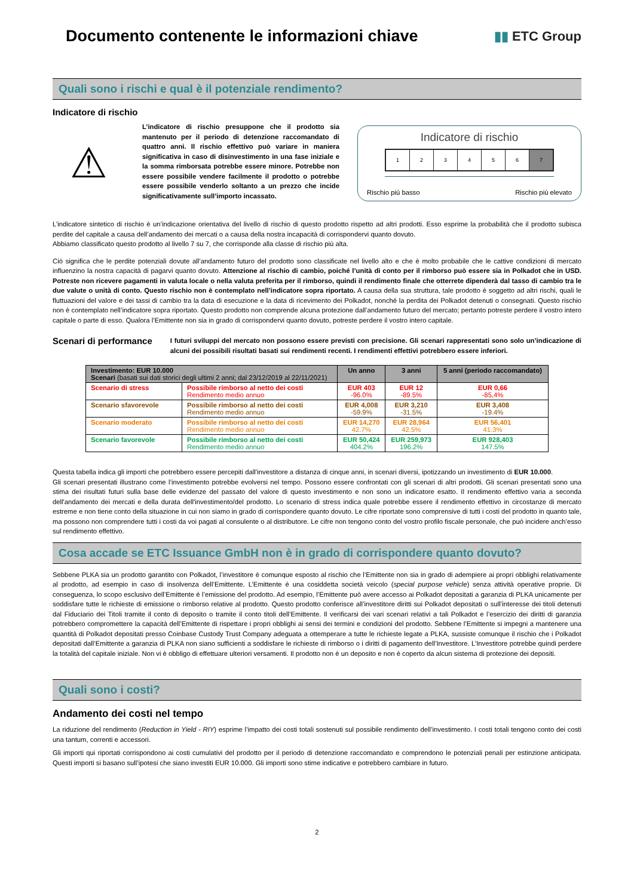Documento contenente le informazioni chiave
▮▮ ETC Group
Quali sono i rischi e qual è il potenziale rendimento?
Indicatore di rischio
⚠
L’indicatore di rischio presuppone che il prodotto sia mantenuto per il periodo di detenzione raccomandato di quattro anni. Il rischio effettivo può variare in maniera significativa in caso di disinvestimento in una fase iniziale e la somma rimborsata potrebbe essere minore. Potrebbe non essere possibile vendere facilmente il prodotto o potrebbe essere possibile venderlo soltanto a un prezzo che incide significativamente sull’importo incassato.
Indicatore di rischio
1 2 3 4 5 6 7
Rischio più basso Rischio più elevato
L’indicatore sintetico di rischio è un’indicazione orientativa del livello di rischio di questo prodotto rispetto ad altri prodotti. Esso esprime la probabilità che il prodotto subisca perdite del capitale a causa dell’andamento dei mercati o a causa della nostra incapacità di corrispondervi quanto dovuto.
Abbiamo classificato questo prodotto al livello 7 su 7, che corrisponde alla classe di rischio più alta.
Ciò significa che le perdite potenziali dovute all’andamento futuro del prodotto sono classificate nel livello alto e che è molto probabile che le cattive condizioni di mercato influenzino la nostra capacità di pagarvi quanto dovuto. Attenzione al rischio di cambio, poiché l’unità di conto per il rimborso può essere sia in Polkadot che in USD. Potreste non ricevere pagamenti in valuta locale o nella valuta preferita per il rimborso, quindi il rendimento finale che otterrete dipenderà dal tasso di cambio tra le due valute o unità di conto. Questo rischio non è contemplato nell’indicatore sopra riportato. A causa della sua struttura, tale prodotto è soggetto ad altri rischi, quali le fluttuazioni del valore e dei tassi di cambio tra la data di esecuzione e la data di ricevimento dei Polkadot, nonché la perdita dei Polkadot detenuti o consegnati. Questo rischio non è contemplato nell’indicatore sopra riportato. Questo prodotto non comprende alcuna protezione dall’andamento futuro del mercato; pertanto potreste perdere il vostro intero capitale o parte di esso. Qualora l’Emittente non sia in grado di corrispondervi quanto dovuto, potreste perdere il vostro intero capitale.
Scenari di performance
I futuri sviluppi del mercato non possono essere previsti con precisione. Gli scenari rappresentati sono solo un’indicazione di alcuni dei possibili risultati basati sui rendimenti recenti. I rendimenti effettivi potrebbero essere inferiori.
| Investimento: EUR 10.000 Scenari (basati sui dati storici degli ultimi 2 anni; dal 23/12/2019 al 22/11/2021) | | Un anno | 3 anni | 5 anni (periodo raccomandato) |
| --- | --- | --- | --- | --- |
| Scenario di stress | Possibile rimborso al netto dei costi Rendimento medio annuo | EUR 403 -96.0% | EUR 12 -89.5% | EUR 0,66 -85,4% |
| Scenario sfavorevole | Possibile rimborso al netto dei costi Rendimento medio annuo | EUR 4,008 -59.9% | EUR 3,210 -31.5% | EUR 3,408 -19.4% |
| Scenario moderato | Possibile rimborso al netto dei costi Rendimento medio annuo | EUR 14,270 42.7% | EUR 28,964 42.5% | EUR 56,401 41.3% |
| Scenario favorevole | Possibile rimborso al netto dei costi Rendimento medio annuo | EUR 50,424 404.2% | EUR 259,973 196.2% | EUR 928,403 147.5% |
Questa tabella indica gli importi che potrebbero essere percepiti dall’investitore a distanza di cinque anni, in scenari diversi, ipotizzando un investimento di EUR 10.000.
Gli scenari presentati illustrano come l’investimento potrebbe evolversi nel tempo. Possono essere confrontati con gli scenari di altri prodotti. Gli scenari presentati sono una stima dei risultati futuri sulla base delle evidenze del passato del valore di questo investimento e non sono un indicatore esatto. Il rendimento effettivo varia a seconda dell'andamento dei mercati e della durata dell'investimento/del prodotto. Lo scenario di stress indica quale potrebbe essere il rendimento effettivo in circostanze di mercato estreme e non tiene conto della situazione in cui non siamo in grado di corrispondere quanto dovuto. Le cifre riportate sono comprensive di tutti i costi del prodotto in quanto tale, ma possono non comprendere tutti i costi da voi pagati al consulente o al distributore. Le cifre non tengono conto del vostro profilo fiscale personale, che può incidere anch’esso sul rendimento effettivo.
Cosa accade se ETC Issuance GmbH non è in grado di corrispondere quanto dovuto?
Sebbene PLKA sia un prodotto garantito con Polkadot, l’investitore è comunque esposto al rischio che l’Emittente non sia in grado di adempiere ai propri obblighi relativamente al prodotto, ad esempio in caso di insolvenza dell’Emittente. L’Emittente è una cosiddetta società veicolo (special purpose vehicle) senza attività operative proprie. Di conseguenza, lo scopo esclusivo dell’Emittente è l’emissione del prodotto. Ad esempio, l’Emittente può avere accesso ai Polkadot depositati a garanzia di PLKA unicamente per soddisfare tutte le richieste di emissione o rimborso relative al prodotto. Questo prodotto conferisce all’investitore diritti sui Polkadot depositati o sull’interesse dei titoli detenuti dal Fiduciario dei Titoli tramite il conto di deposito o tramite il conto titoli dell’Emittente. Il verificarsi dei vari scenari relativi a tali Polkadot e l’esercizio dei diritti di garanzia potrebbero compromettere la capacità dell’Emittente di rispettare i propri obblighi ai sensi dei termini e condizioni del prodotto. Sebbene l’Emittente si impegni a mantenere una quantità di Polkadot depositati presso Coinbase Custody Trust Company adeguata a ottemperare a tutte le richieste legate a PLKA, sussiste comunque il rischio che i Polkadot depositati dall’Emittente a garanzia di PLKA non siano sufficienti a soddisfare le richieste di rimborso o i diritti di pagamento dell’Investitore. L’Investitore potrebbe quindi perdere la totalità del capitale iniziale. Non vi è obbligo di effettuare ulteriori versamenti. Il prodotto non è un deposito e non è coperto da alcun sistema di protezione dei depositi.
Quali sono i costi?
Andamento dei costi nel tempo
La riduzione del rendimento (Reduction in Yield - RIY) esprime l’impatto dei costi totali sostenuti sul possibile rendimento dell’investimento. I costi totali tengono conto dei costi una tantum, correnti e accessori.
Gli importi qui riportati corrispondono ai costi cumulativi del prodotto per il periodo di detenzione raccomandato e comprendono le potenziali penali per estinzione anticipata. Questi importi si basano sull’ipotesi che siano investiti EUR 10.000. Gli importi sono stime indicative e potrebbero cambiare in futuro.
2